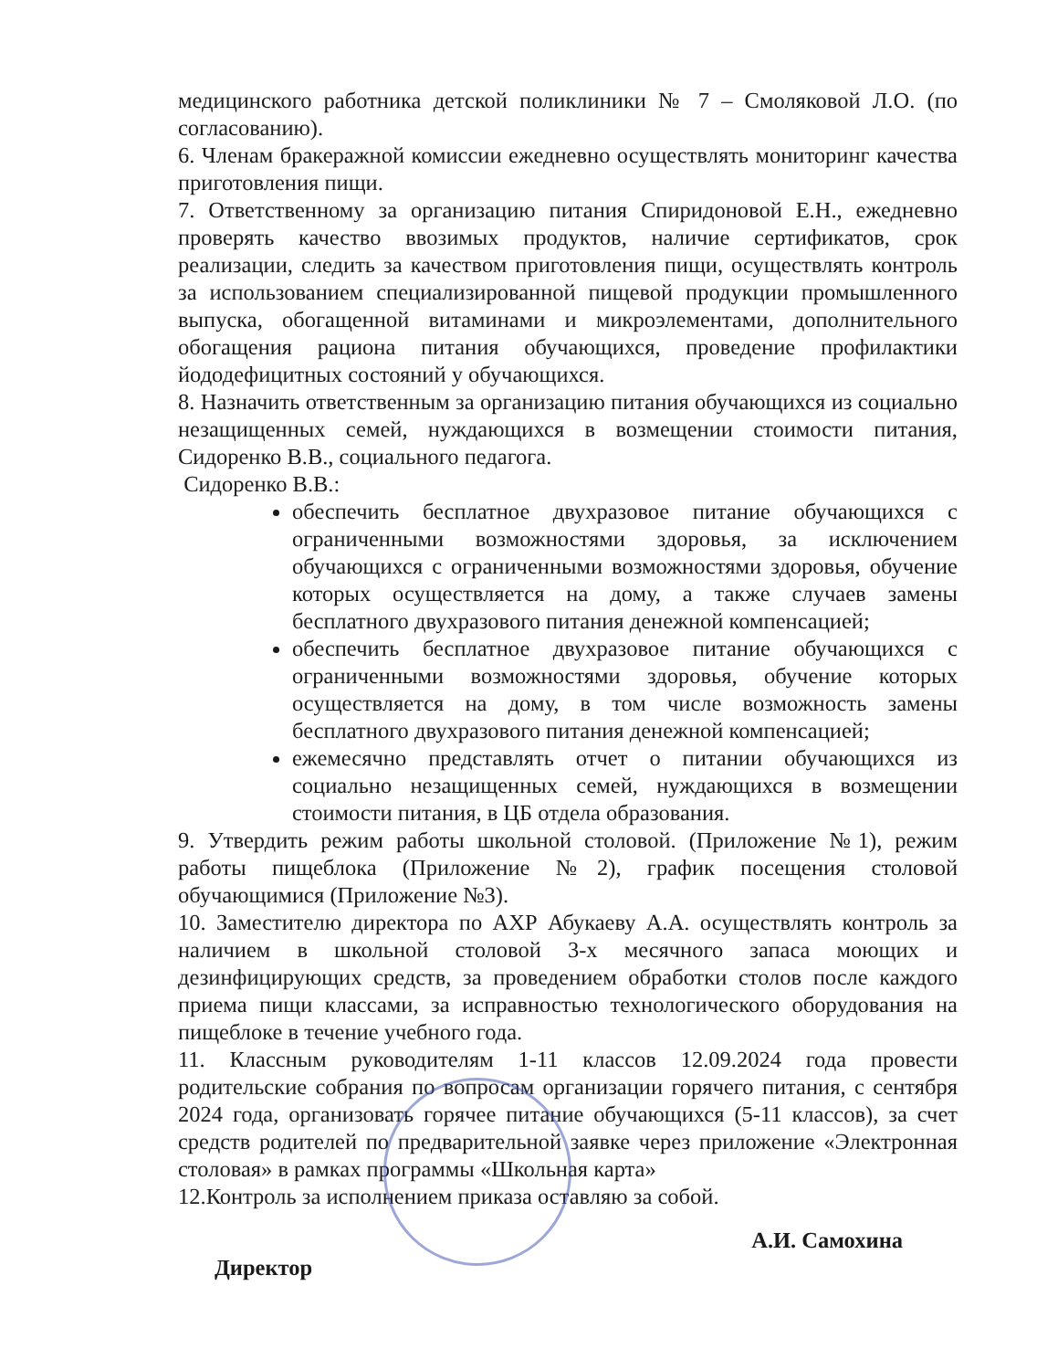медицинского работника детской поликлиники № 7 – Смоляковой Л.О. (по согласованию).
6. Членам бракеражной комиссии ежедневно осуществлять мониторинг качества приготовления пищи.
7. Ответственному за организацию питания Спиридоновой Е.Н., ежедневно проверять качество ввозимых продуктов, наличие сертификатов, срок реализации, следить за качеством приготовления пищи, осуществлять контроль за использованием специализированной пищевой продукции промышленного выпуска, обогащенной витаминами и микроэлементами, дополнительного обогащения рациона питания обучающихся, проведение профилактики йододефицитных состояний у обучающихся.
8. Назначить ответственным за организацию питания обучающихся из социально незащищенных семей, нуждающихся в возмещении стоимости питания, Сидоренко В.В., социального педагога.
Сидоренко В.В.:
обеспечить бесплатное двухразовое питание обучающихся с ограниченными возможностями здоровья, за исключением обучающихся с ограниченными возможностями здоровья, обучение которых осуществляется на дому, а также случаев замены бесплатного двухразового питания денежной компенсацией;
обеспечить бесплатное двухразовое питание обучающихся с ограниченными возможностями здоровья, обучение которых осуществляется на дому, в том числе возможность замены бесплатного двухразового питания денежной компенсацией;
ежемесячно представлять отчет о питании обучающихся из социально незащищенных семей, нуждающихся в возмещении стоимости питания, в ЦБ отдела образования.
9. Утвердить режим работы школьной столовой. (Приложение №1), режим работы пищеблока (Приложение №2), график посещения столовой обучающимися (Приложение №3).
10. Заместителю директора по АХР Абукаеву А.А. осуществлять контроль за наличием в школьной столовой 3-х месячного запаса моющих и дезинфицирующих средств, за проведением обработки столов после каждого приема пищи классами, за исправностью технологического оборудования на пищеблоке в течение учебного года.
11. Классным руководителям 1-11 классов 12.09.2024 года провести родительские собрания по вопросам организации горячего питания, с сентября 2024 года, организовать горячее питание обучающихся (5-11 классов), за счет средств родителей по предварительной заявке через приложение «Электронная столовая» в рамках программы «Школьная карта»
12.Контроль за исполнением приказа оставляю за собой.
Директор А.И. Самохина